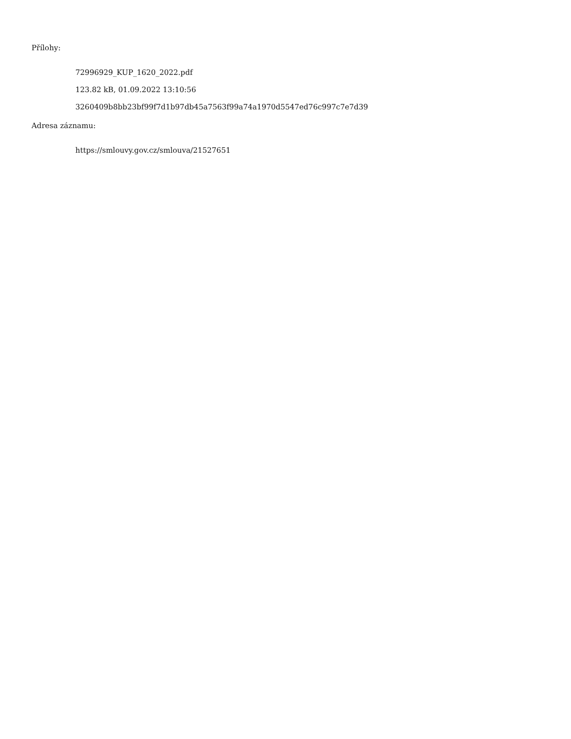Přílohy:
72996929_KUP_1620_2022.pdf
123.82 kB, 01.09.2022 13:10:56
3260409b8bb23bf99f7d1b97db45a7563f99a74a1970d5547ed76c997c7e7d39
Adresa záznamu:
https://smlouvy.gov.cz/smlouva/21527651